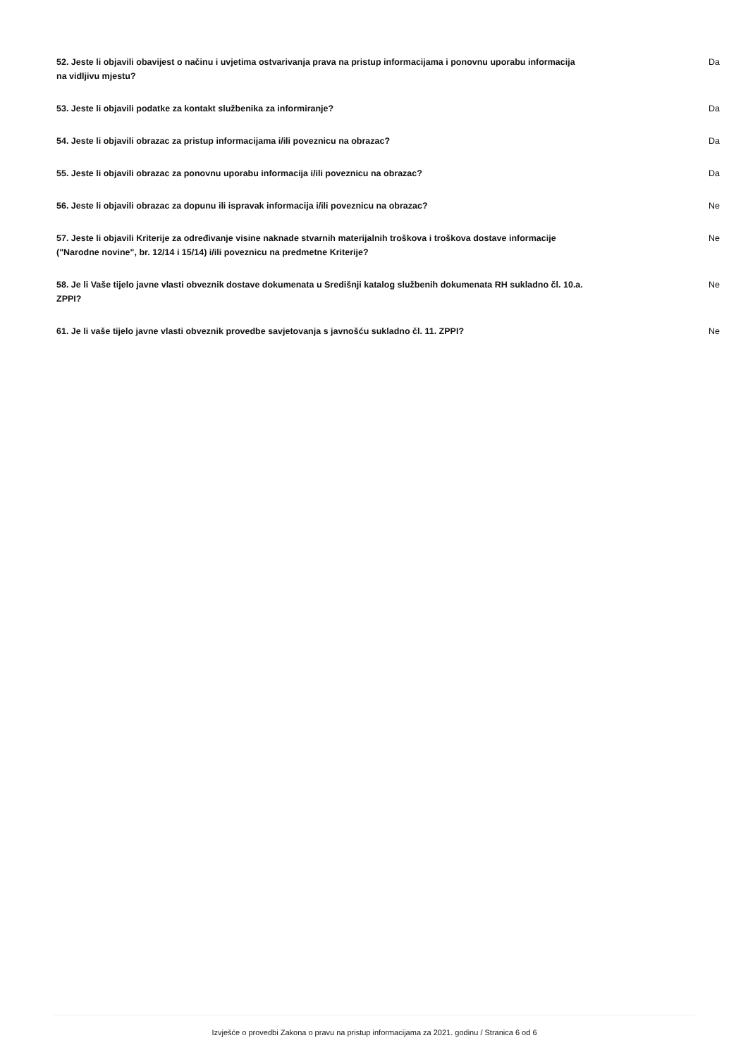52. Jeste li objavili obavijest o načinu i uvjetima ostvarivanja prava na pristup informacijama i ponovnu uporabu informacija na vidljivu mjestu?
Da
53. Jeste li objavili podatke za kontakt službenika za informiranje? Da
54. Jeste li objavili obrazac za pristup informacijama i/ili poveznicu na obrazac? Da
55. Jeste li objavili obrazac za ponovnu uporabu informacija i/ili poveznicu na obrazac? Da
56. Jeste li objavili obrazac za dopunu ili ispravak informacija i/ili poveznicu na obrazac? Ne
57. Jeste li objavili Kriterije za određivanje visine naknade stvarnih materijalnih troškova i troškova dostave informacije ("Narodne novine", br. 12/14 i 15/14) i/ili poveznicu na predmetne Kriterije?
Ne
58. Je li Vaše tijelo javne vlasti obveznik dostave dokumenata u Središnji katalog službenih dokumenata RH sukladno čl. 10.a. ZPPI?
Ne
61. Je li vaše tijelo javne vlasti obveznik provedbe savjetovanja s javnošću sukladno čl. 11. ZPPI? Ne
Izvješće o provedbi Zakona o pravu na pristup informacijama za 2021. godinu / Stranica 6 od 6